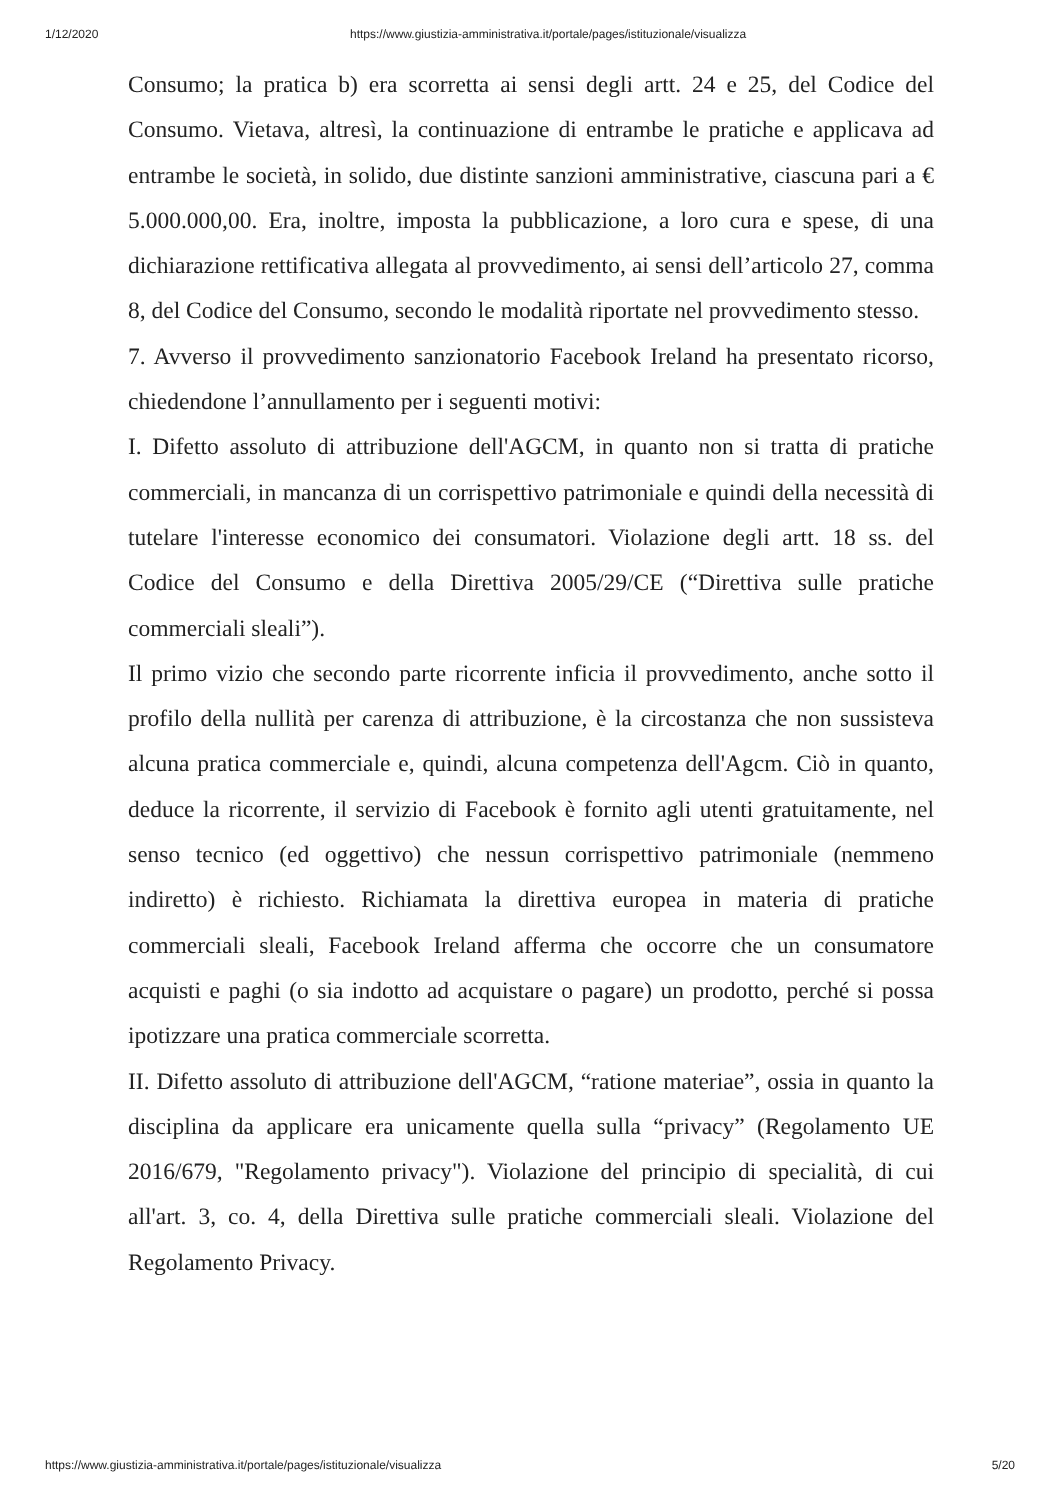1/12/2020 https://www.giustizia-amministrativa.it/portale/pages/istituzionale/visualizza
Consumo; la pratica b) era scorretta ai sensi degli artt. 24 e 25, del Codice del Consumo. Vietava, altresì, la continuazione di entrambe le pratiche e applicava ad entrambe le società, in solido, due distinte sanzioni amministrative, ciascuna pari a € 5.000.000,00. Era, inoltre, imposta la pubblicazione, a loro cura e spese, di una dichiarazione rettificativa allegata al provvedimento, ai sensi dell’articolo 27, comma 8, del Codice del Consumo, secondo le modalità riportate nel provvedimento stesso.
7. Avverso il provvedimento sanzionatorio Facebook Ireland ha presentato ricorso, chiedendone l’annullamento per i seguenti motivi:
I. Difetto assoluto di attribuzione dell'AGCM, in quanto non si tratta di pratiche commerciali, in mancanza di un corrispettivo patrimoniale e quindi della necessità di tutelare l'interesse economico dei consumatori. Violazione degli artt. 18 ss. del Codice del Consumo e della Direttiva 2005/29/CE (“Direttiva sulle pratiche commerciali sleali”).
Il primo vizio che secondo parte ricorrente inficia il provvedimento, anche sotto il profilo della nullità per carenza di attribuzione, è la circostanza che non sussisteva alcuna pratica commerciale e, quindi, alcuna competenza dell'Agcm. Ciò in quanto, deduce la ricorrente, il servizio di Facebook è fornito agli utenti gratuitamente, nel senso tecnico (ed oggettivo) che nessun corrispettivo patrimoniale (nemmeno indiretto) è richiesto. Richiamata la direttiva europea in materia di pratiche commerciali sleali, Facebook Ireland afferma che occorre che un consumatore acquisti e paghi (o sia indotto ad acquistare o pagare) un prodotto, perché si possa ipotizzare una pratica commerciale scorretta.
II. Difetto assoluto di attribuzione dell'AGCM, “ratione materiae”, ossia in quanto la disciplina da applicare era unicamente quella sulla “privacy” (Regolamento UE 2016/679, "Regolamento privacy"). Violazione del principio di specialità, di cui all'art. 3, co. 4, della Direttiva sulle pratiche commerciali sleali. Violazione del Regolamento Privacy.
https://www.giustizia-amministrativa.it/portale/pages/istituzionale/visualizza 5/20